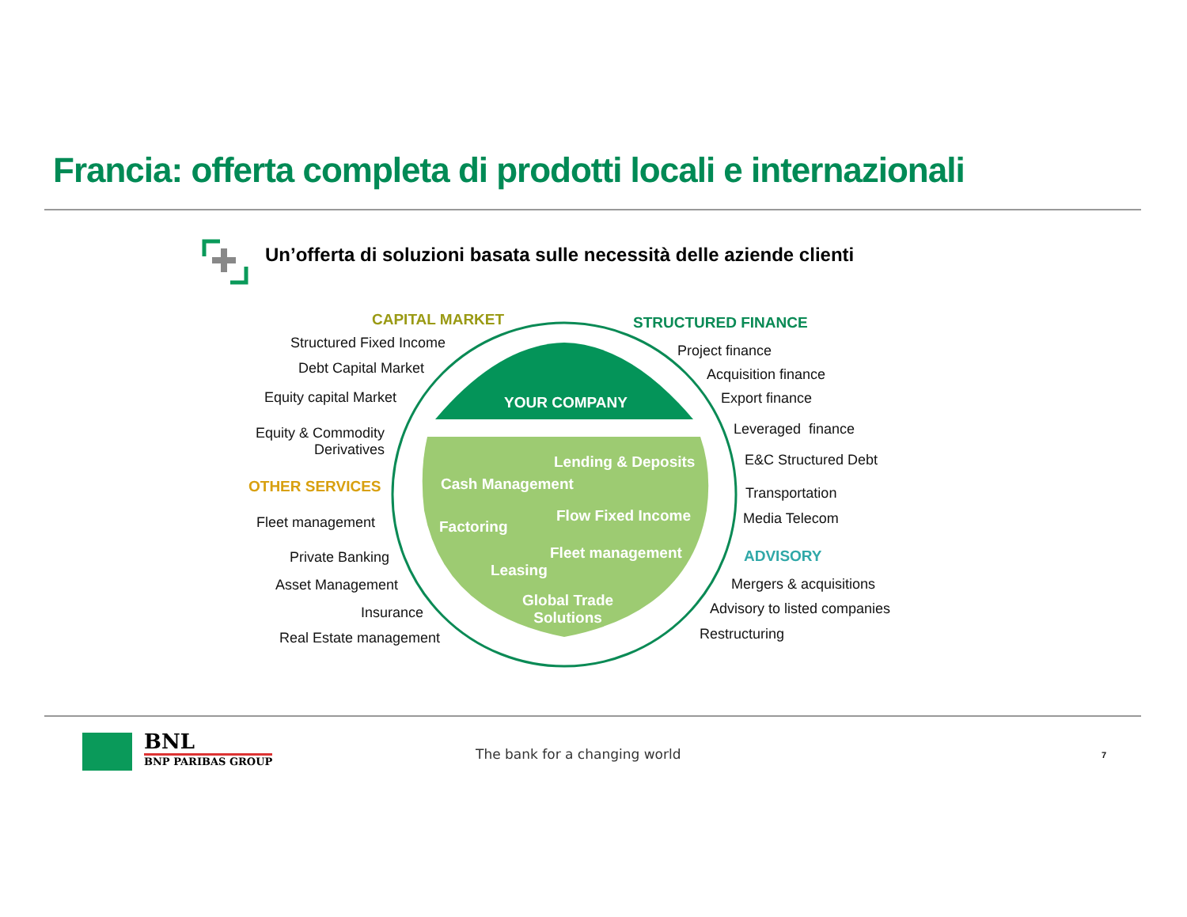Francia: offerta completa di prodotti locali e internazionali
Un’offerta di soluzioni basata sulle necessità delle aziende clienti
YOUR COMPANY
Lending & Deposits
Cash Management
Factoring
Flow Fixed Income
Fleet management
Leasing
Global Trade
Solutions
CAPITAL MARKET
Structured Fixed Income
Debt Capital Market
Equity capital Market
Equity & Commodity
Derivatives
OTHER SERVICES
Fleet management
Private Banking
Asset Management
Insurance
Real Estate management
STRUCTURED FINANCE
Project finance
Acquisition finance
Export finance
Leveraged finance
E&C Structured Debt
Transportation
Media Telecom
ADVISORY
Mergers & acquisitions
Advisory to listed companies
Restructuring
BNL
BNP PARIBAS GROUP
The bank for a changing world 7